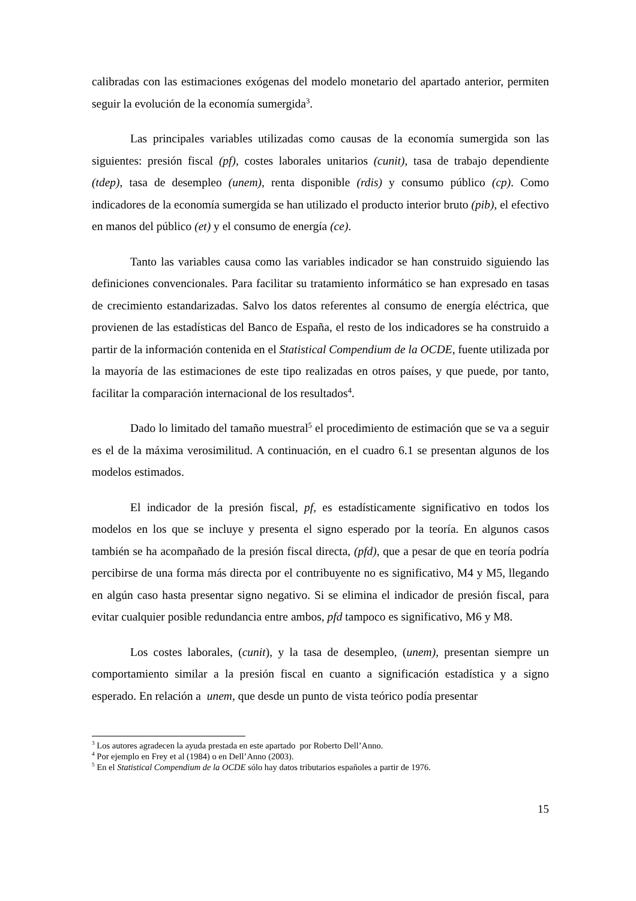calibradas con las estimaciones exógenas del modelo monetario del apartado anterior, permiten seguir la evolución de la economía sumergida<sup>3</sup>.
Las principales variables utilizadas como causas de la economía sumergida son las siguientes: presión fiscal (pf), costes laborales unitarios (cunit), tasa de trabajo dependiente (tdep), tasa de desempleo (unem), renta disponible (rdis) y consumo público (cp). Como indicadores de la economía sumergida se han utilizado el producto interior bruto (pib), el efectivo en manos del público (et) y el consumo de energía (ce).
Tanto las variables causa como las variables indicador se han construido siguiendo las definiciones convencionales. Para facilitar su tratamiento informático se han expresado en tasas de crecimiento estandarizadas. Salvo los datos referentes al consumo de energía eléctrica, que provienen de las estadísticas del Banco de España, el resto de los indicadores se ha construido a partir de la información contenida en el Statistical Compendium de la OCDE, fuente utilizada por la mayoría de las estimaciones de este tipo realizadas en otros países, y que puede, por tanto, facilitar la comparación internacional de los resultados<sup>4</sup>.
Dado lo limitado del tamaño muestral<sup>5</sup> el procedimiento de estimación que se va a seguir es el de la máxima verosimilitud. A continuación, en el cuadro 6.1 se presentan algunos de los modelos estimados.
El indicador de la presión fiscal, pf, es estadísticamente significativo en todos los modelos en los que se incluye y presenta el signo esperado por la teoría. En algunos casos también se ha acompañado de la presión fiscal directa, (pfd), que a pesar de que en teoría podría percibirse de una forma más directa por el contribuyente no es significativo, M4 y M5, llegando en algún caso hasta presentar signo negativo. Si se elimina el indicador de presión fiscal, para evitar cualquier posible redundancia entre ambos, pfd tampoco es significativo, M6 y M8.
Los costes laborales, (cunit), y la tasa de desempleo, (unem), presentan siempre un comportamiento similar a la presión fiscal en cuanto a significación estadística y a signo esperado. En relación a unem, que desde un punto de vista teórico podía presentar
<sup>3</sup> Los autores agradecen la ayuda prestada en este apartado por Roberto Dell’Anno.
<sup>4</sup> Por ejemplo en Frey et al (1984) o en Dell’Anno (2003).
<sup>5</sup> En el Statistical Compendium de la OCDE sólo hay datos tributarios españoles a partir de 1976.
15